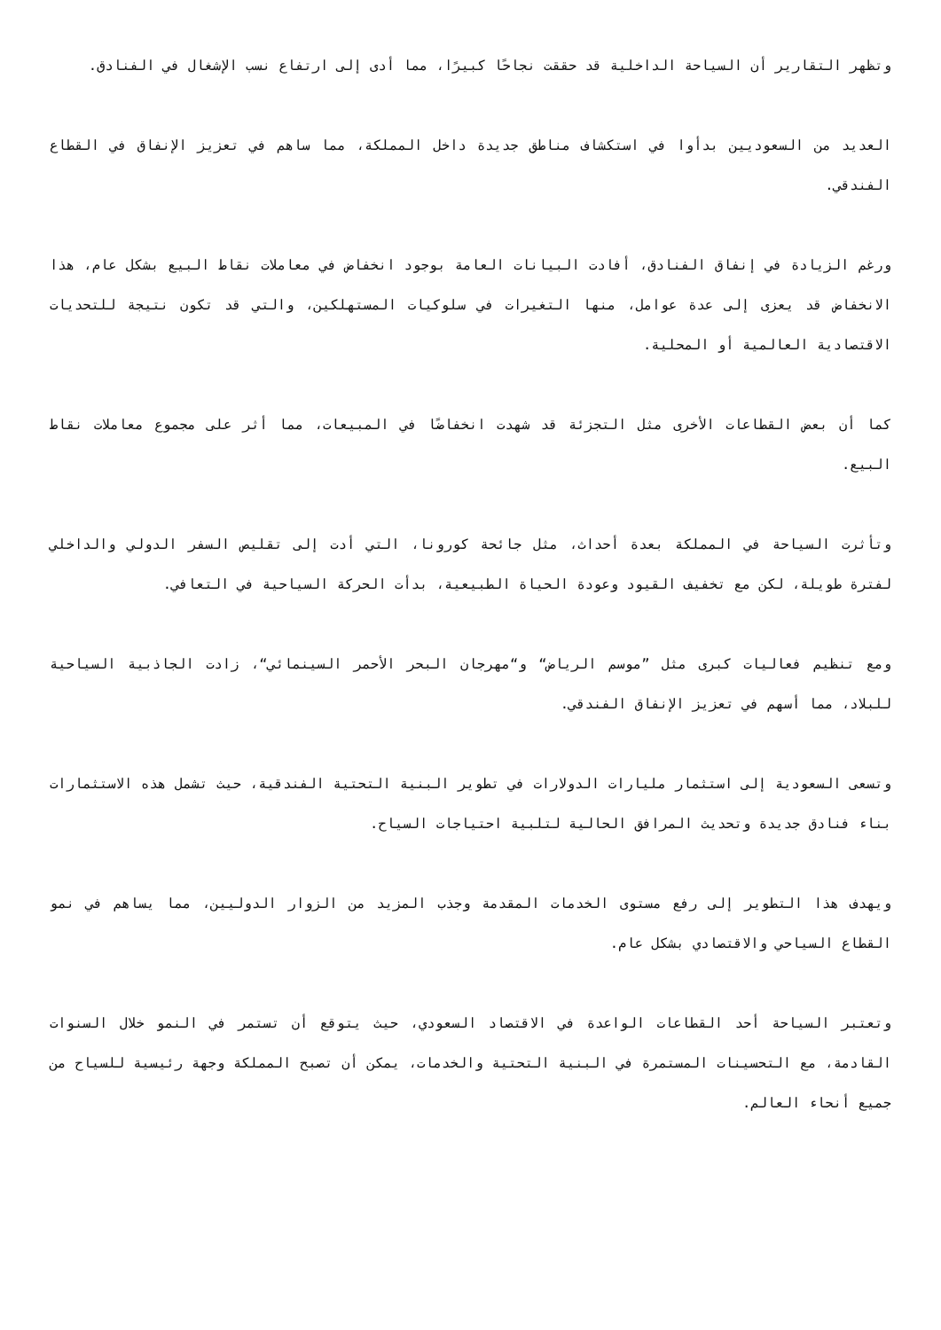وتظهر التقارير أن السياحة الداخلية قد حققت نجاحًا كبيرًا، مما أدى إلى ارتفاع نسب الإشغال في الفنادق.
العديد من السعوديين بدأوا في استكشاف مناطق جديدة داخل المملكة، مما ساهم في تعزيز الإنفاق في القطاع الفندقي.
ورغم الزيادة في إنفاق الفنادق، أفادت البيانات العامة بوجود انخفاض في معاملات نقاط البيع بشكل عام، هذا الانخفاض قد يعزى إلى عدة عوامل، منها التغيرات في سلوكيات المستهلكين، والتي قد تكون نتيجة للتحديات الاقتصادية العالمية أو المحلية.
كما أن بعض القطاعات الأخرى مثل التجزئة قد شهدت انخفاضًا في المبيعات، مما أثر على مجموع معاملات نقاط البيع.
وتأثرت السياحة في المملكة بعدة أحداث، مثل جائحة كورونا، التي أدت إلى تقليص السفر الدولي والداخلي لفترة طويلة، لكن مع تخفيف القيود وعودة الحياة الطبيعية، بدأت الحركة السياحية في التعافي.
ومع تنظيم فعاليات كبرى مثل ”موسم الرياض“ و“مهرجان البحر الأحمر السينمائي“، زادت الجاذبية السياحية للبلاد، مما أسهم في تعزيز الإنفاق الفندقي.
وتسعى السعودية إلى استثمار مليارات الدولارات في تطوير البنية التحتية الفندقية، حيث تشمل هذه الاستثمارات بناء فنادق جديدة وتحديث المرافق الحالية لتلبية احتياجات السياح.
ويهدف هذا التطوير إلى رفع مستوى الخدمات المقدمة وجذب المزيد من الزوار الدوليين، مما يساهم في نمو القطاع السياحي والاقتصادي بشكل عام.
وتعتبر السياحة أحد القطاعات الواعدة في الاقتصاد السعودي، حيث يتوقع أن تستمر في النمو خلال السنوات القادمة، مع التحسينات المستمرة في البنية التحتية والخدمات، يمكن أن تصبح المملكة وجهة رئيسية للسياح من جميع أنحاء العالم.